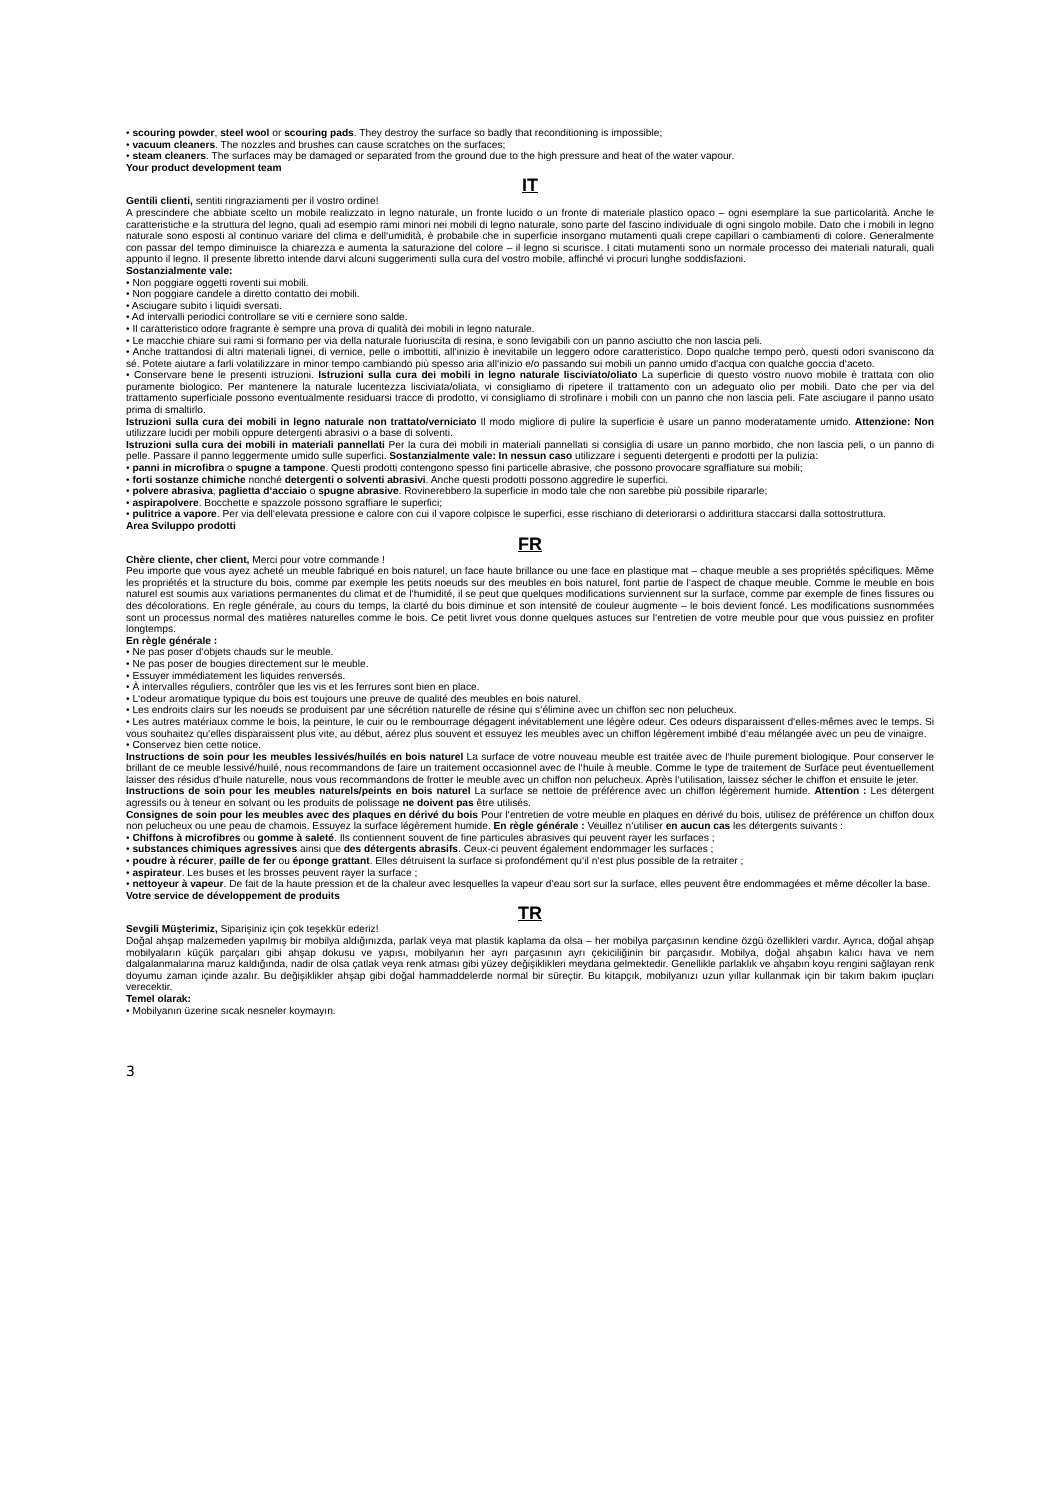• scouring powder, steel wool or scouring pads. They destroy the surface so badly that reconditioning is impossible;
• vacuum cleaners. The nozzles and brushes can cause scratches on the surfaces;
• steam cleaners. The surfaces may be damaged or separated from the ground due to the high pressure and heat of the water vapour.
Your product development team
IT
Gentili clienti, sentiti ringraziamenti per il vostro ordine!
A prescindere che abbiate scelto un mobile realizzato in legno naturale, un fronte lucido o un fronte di materiale plastico opaco – ogni esemplare la sue particolarità. Anche le caratteristiche e la struttura del legno, quali ad esempio rami minori nei mobili di legno naturale, sono parte del fascino individuale di ogni singolo mobile. Dato che i mobili in legno naturale sono esposti al continuo variare del clima e dell‘umidità, è probabile che in superficie insorgano mutamenti quali crepe capillari o cambiamenti di colore. Generalmente con passar del tempo diminuisce la chiarezza e aumenta la saturazione del colore – il legno si scurisce. I citati mutamenti sono un normale processo dei materiali naturali, quali appunto il legno. Il presente libretto intende darvi alcuni suggerimenti sulla cura del vostro mobile, affinché vi procuri lunghe soddisfazioni.
Sostanzialmente vale:
• Non poggiare oggetti roventi sui mobili.
• Non poggiare candele a diretto contatto dei mobili.
• Asciugare subito i liquidi sversati.
• Ad intervalli periodici controllare se viti e cerniere sono salde.
• Il caratteristico odore fragrante è sempre una prova di qualità dei mobili in legno naturale.
• Le macchie chiare sui rami si formano per via della naturale fuoriuscita di resina, e sono levigabili con un panno asciutto che non lascia peli.
• Anche trattandosi di altri materiali lignei, di vernice, pelle o imbottiti, all‘inizio è inevitabile un leggero odore caratteristico. Dopo qualche tempo però, questi odori svaniscono da sé. Potete aiutare a farli volatilizzare in minor tempo cambiando più spesso aria all‘inizio e/o passando sui mobili un panno umido d‘acqua con qualche goccia d‘aceto.
• Conservare bene le presenti istruzioni. Istruzioni sulla cura dei mobili in legno naturale lisciviato/oliato La superficie di questo vostro nuovo mobile è trattata con olio puramente biologico. Per mantenere la naturale lucentezza lisciviata/oliata, vi consigliamo di ripetere il trattamento con un adeguato olio per mobili. Dato che per via del trattamento superficiale possono eventualmente residuarsi tracce di prodotto, vi consigliamo di strofinare i mobili con un panno che non lascia peli. Fate asciugare il panno usato prima di smaltirlo.
Istruzioni sulla cura dei mobili in legno naturale non trattato/verniciato Il modo migliore di pulire la superficie è usare un panno moderatamente umido. Attenzione: Non utilizzare lucidi per mobili oppure detergenti abrasivi o a base di solventi.
Istruzioni sulla cura dei mobili in materiali pannellati Per la cura dei mobili in materiali pannellati si consiglia di usare un panno morbido, che non lascia peli, o un panno di pelle. Passare il panno leggermente umido sulle superfici. Sostanzialmente vale: In nessun caso utilizzare i seguenti detergenti e prodotti per la pulizia:
• panni in microfibra o spugne a tampone. Questi prodotti contengono spesso fini particelle abrasive, che possono provocare sgraffiature sui mobili;
• forti sostanze chimiche nonché detergenti o solventi abrasivi. Anche questi prodotti possono aggredire le superfici.
• polvere abrasiva, paglietta d‘acciaio o spugne abrasive. Rovinerebbero la superficie in modo tale che non sarebbe più possibile ripararle;
• aspirapolvere. Bocchette e spazzole possono sgraffiare le superfici;
• pulitrice a vapore. Per via dell‘elevata pressione e calore con cui il vapore colpisce le superfici, esse rischiano di deteriorarsi o addirittura staccarsi dalla sottostruttura.
Area Sviluppo prodotti
FR
Chère cliente, cher client, Merci pour votre commande !
Peu importe que vous ayez acheté un meuble fabriqué en bois naturel, un face haute brillance ou une face en plastique mat – chaque meuble a ses propriétés spécifiques. Même les propriétés et la structure du bois, comme par exemple les petits noeuds sur des meubles en bois naturel, font partie de l‘aspect de chaque meuble. Comme le meuble en bois naturel est soumis aux variations permanentes du climat et de l‘humidité, il se peut que quelques modifications surviennent sur la surface, comme par exemple de fines fissures ou des décolorations. En regle générale, au cours du temps, la clarté du bois diminue et son intensité de couleur augmente – le bois devient foncé. Les modifications susnommées sont un processus normal des matières naturelles comme le bois. Ce petit livret vous donne quelques astuces sur l‘entretien de votre meuble pour que vous puissiez en profiter longtemps.
En règle générale :
• Ne pas poser d‘objets chauds sur le meuble.
• Ne pas poser de bougies directement sur le meuble.
• Essuyer immédiatement les liquides renversés.
• À intervalles réguliers, contrôler que les vis et les ferrures sont bien en place.
• L‘odeur aromatique typique du bois est toujours une preuve de qualité des meubles en bois naturel.
• Les endroits clairs sur les noeuds se produisent par une sécrétion naturelle de résine qui s‘élimine avec un chiffon sec non pelucheux.
• Les autres matériaux comme le bois, la peinture, le cuir ou le rembourrage dégagent inévitablement une légère odeur. Ces odeurs disparaissent d‘elles-mêmes avec le temps. Si vous souhaitez qu‘elles disparaissent plus vite, au début, aérez plus souvent et essuyez les meubles avec un chiffon légèrement imbibé d‘eau mélangée avec un peu de vinaigre.
• Conservez bien cette notice.
Instructions de soin pour les meubles lessivés/huilés en bois naturel La surface de votre nouveau meuble est traitée avec de l‘huile purement biologique. Pour conserver le brillant de ce meuble lessivé/huilé, nous recommandons de faire un traitement occasionnel avec de l‘huile à meuble. Comme le type de traitement de Surface peut éventuellement laisser des résidus d‘huile naturelle, nous vous recommandons de frotter le meuble avec un chiffon non pelucheux. Après l‘utilisation, laissez sécher le chiffon et ensuite le jeter.
Instructions de soin pour les meubles naturels/peints en bois naturel La surface se nettoie de préférence avec un chiffon légèrement humide. Attention : Les détergent agressifs ou à teneur en solvant ou les produits de polissage ne doivent pas être utilisés.
Consignes de soin pour les meubles avec des plaques en dérivé du bois Pour l‘entretien de votre meuble en plaques en dérivé du bois, utilisez de préférence un chiffon doux non pelucheux ou une peau de chamois. Essuyez la surface légèrement humide. En règle générale : Veuillez n‘utiliser en aucun cas les détergents suivants :
• Chiffons à microfibres ou gomme à saleté. Ils contiennent souvent de fine particules abrasives qui peuvent rayer les surfaces ;
• substances chimiques agressives ainsi que des détergents abrasifs. Ceux-ci peuvent également endommager les surfaces ;
• poudre à récurer, paille de fer ou éponge grattant. Elles détruisent la surface si profondément qu‘il n‘est plus possible de la retraiter ;
• aspirateur. Les buses et les brosses peuvent rayer la surface ;
• nettoyeur à vapeur. De fait de la haute pression et de la chaleur avec lesquelles la vapeur d‘eau sort sur la surface, elles peuvent être endommagées et même décoller la base.
Votre service de développement de produits
TR
Sevgili Müşterimiz, Siparişiniz için çok teşekkür ederiz!
Doğal ahşap malzemeden yapılmış bir mobilya aldığınızda, parlak veya mat plastik kaplama da olsa – her mobilya parçasının kendine özgü özellikleri vardır. Ayrıca, doğal ahşap mobilyaların küçük parçaları gibi ahşap dokusu ve yapısı, mobilyanın her ayrı parçasının ayrı çekiciliğinin bir parçasıdır. Mobilya, doğal ahşabın kalıcı hava ve nem dalgalanmalarına maruz kaldığında, nadir de olsa çatlak veya renk atması gibi yüzey değişiklikleri meydana gelmektedir. Genellikle parlaklık ve ahşabın koyu rengini sağlayan renk doyumu zaman içinde azalır. Bu değişiklikler ahşap gibi doğal hammaddelerde normal bir süreçtir. Bu kitapçık, mobilyanızı uzun yıllar kullanmak için bir takım bakım ipuçları verecektir.
Temel olarak:
• Mobilyanın üzerine sıcak nesneler koymayın.
3